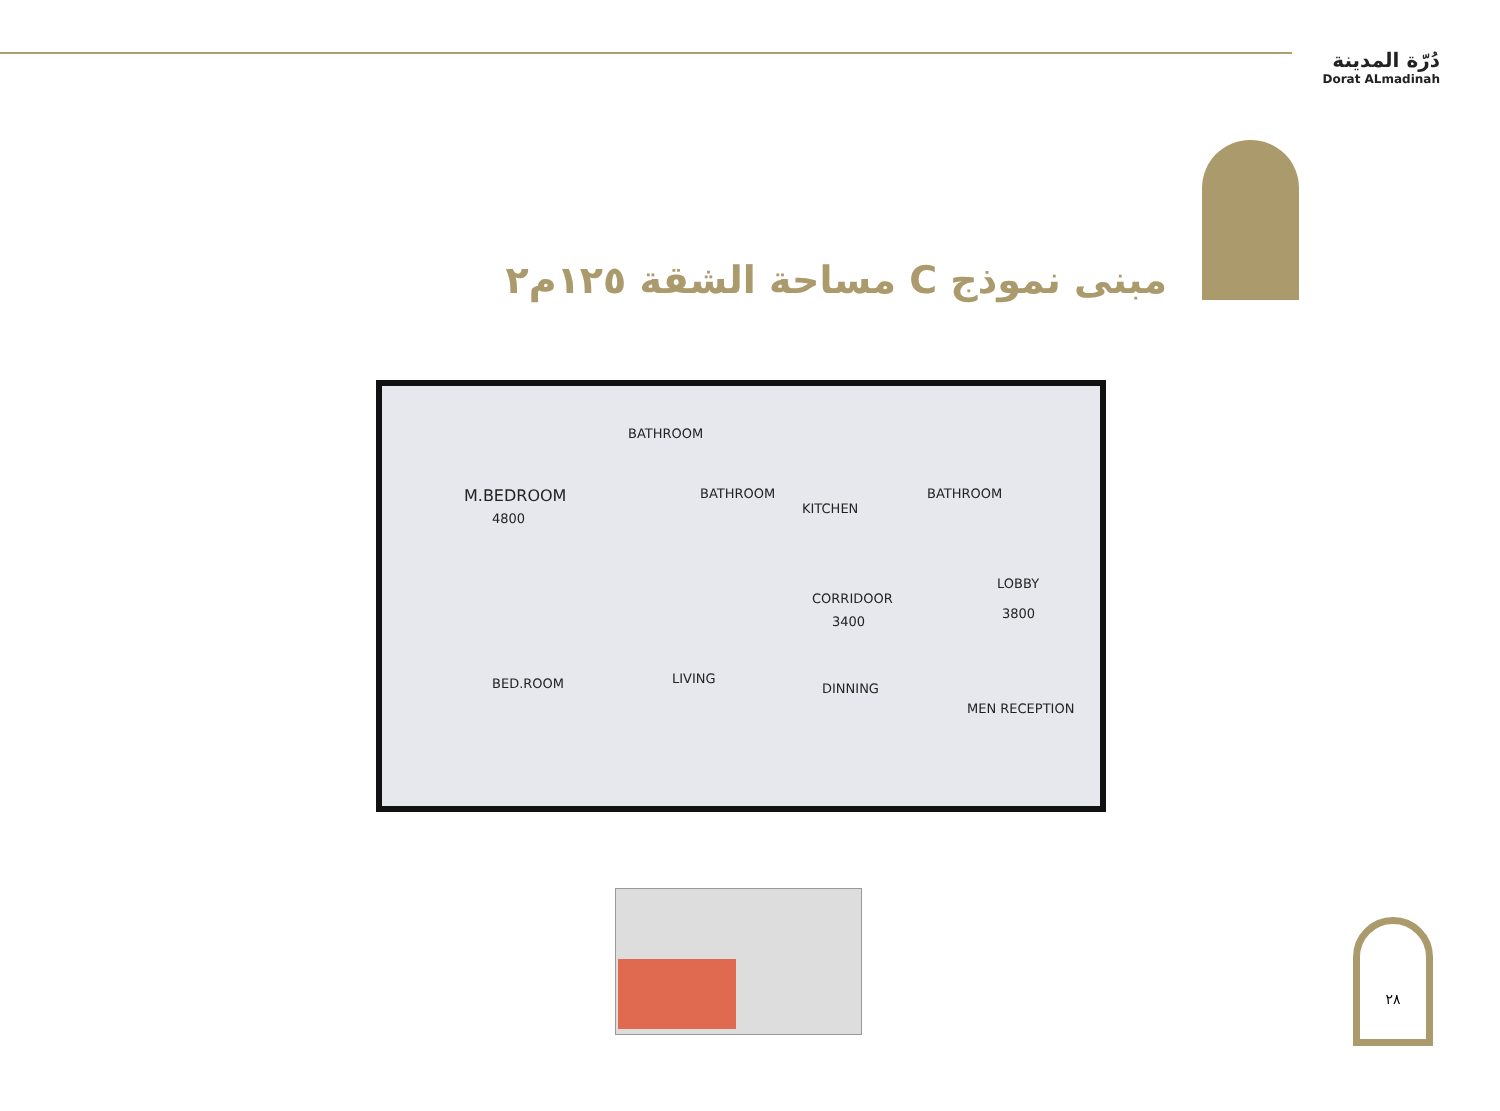دُرّة المدينة
Dorat ALmadinah
مبنى نموذج C مساحة الشقة ١٢٥م٢
M.BEDROOM
4800
BATHROOM
BATHROOM
KITCHEN
BATHROOM
LOBBY
3800
CORRIDOOR
3400
BED.ROOM LIVING
DINNING
MEN RECEPTION
٢٨